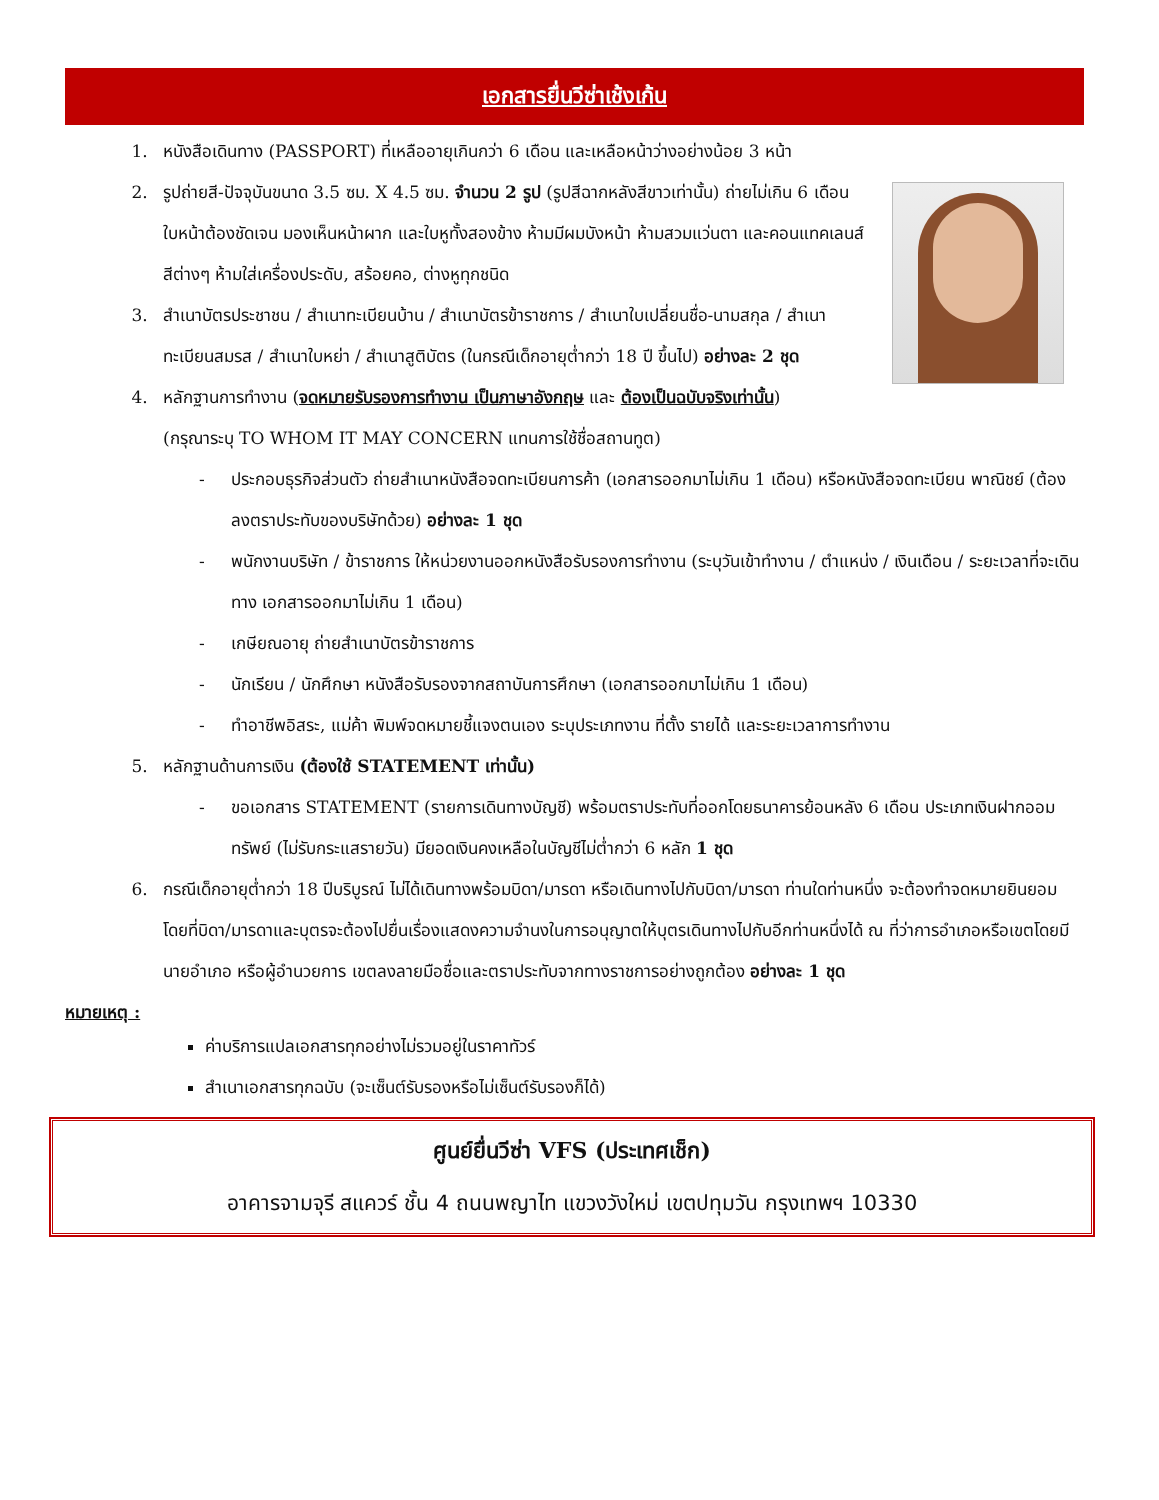เอกสารยื่นวีซ่าเช้งเก้น
1. หนังสือเดินทาง (PASSPORT) ที่เหลืออายุเกินกว่า 6 เดือน และเหลือหน้าว่างอย่างน้อย 3 หน้า
2. รูปถ่ายสี-ปัจจุบันขนาด 3.5 ซม. X 4.5 ซม. จำนวน 2 รูป (รูปสีฉากหลังสีขาวเท่านั้น) ถ่ายไม่เกิน 6 เดือน ใบหน้าต้องชัดเจน มองเห็นหน้าผาก และใบหูทั้งสองข้าง ห้ามมีผมบังหน้า ห้ามสวมแว่นตา และคอนแทคเลนส์สีต่างๆ ห้ามใส่เครื่องประดับ, สร้อยคอ, ต่างหูทุกชนิด
3. สำเนาบัตรประชาชน / สำเนาทะเบียนบ้าน / สำเนาบัตรข้าราชการ / สำเนาใบเปลี่ยนชื่อ-นามสกุล / สำเนาทะเบียนสมรส / สำเนาใบหย่า / สำเนาสูติบัตร (ในกรณีเด็กอายุต่ำกว่า 18 ปี ขึ้นไป) อย่างละ 2 ชุด
4. หลักฐานการทำงาน (จดหมายรับรองการทำงาน เป็นภาษาอังกฤษ และ ต้องเป็นฉบับจริงเท่านั้น)
(กรุณาระบุ TO WHOM IT MAY CONCERN แทนการใช้ชื่อสถานทูต)
- ประกอบธุรกิจส่วนตัว ถ่ายสำเนาหนังสือจดทะเบียนการค้า (เอกสารออกมาไม่เกิน 1 เดือน) หรือหนังสือจดทะเบียน พาณิชย์ (ต้องลงตราประทับของบริษัทด้วย) อย่างละ 1 ชุด
- พนักงานบริษัท / ข้าราชการ ให้หน่วยงานออกหนังสือรับรองการทำงาน (ระบุวันเข้าทำงาน / ตำแหน่ง / เงินเดือน / ระยะเวลาที่จะเดินทาง เอกสารออกมาไม่เกิน 1 เดือน)
- เกษียณอายุ ถ่ายสำเนาบัตรข้าราชการ
- นักเรียน / นักศึกษา หนังสือรับรองจากสถาบันการศึกษา (เอกสารออกมาไม่เกิน 1 เดือน)
- ทำอาชีพอิสระ, แม่ค้า พิมพ์จดหมายชี้แจงตนเอง ระบุประเภทงาน ที่ตั้ง รายได้ และระยะเวลาการทำงาน
5. หลักฐานด้านการเงิน (ต้องใช้ STATEMENT เท่านั้น)
- ขอเอกสาร STATEMENT (รายการเดินทางบัญชี) พร้อมตราประทับที่ออกโดยธนาคารย้อนหลัง 6 เดือน ประเภทเงินฝากออมทรัพย์ (ไม่รับกระแสรายวัน) มียอดเงินคงเหลือในบัญชีไม่ต่ำกว่า 6 หลัก 1 ชุด
6. กรณีเด็กอายุต่ำกว่า 18 ปีบริบูรณ์ ไม่ได้เดินทางพร้อมบิดา/มารดา หรือเดินทางไปกับบิดา/มารดา ท่านใดท่านหนึ่ง จะต้องทำจดหมายยินยอม โดยที่บิดา/มารดาและบุตรจะต้องไปยื่นเรื่องแสดงความจำนงในการอนุญาตให้บุตรเดินทางไปกับอีกท่านหนึ่งได้ ณ ที่ว่าการอำเภอหรือเขตโดยมีนายอำเภอ หรือผู้อำนวยการ เขตลงลายมือชื่อและตราประทับจากทางราชการอย่างถูกต้อง อย่างละ 1 ชุด
หมายเหตุ :
ค่าบริการแปลเอกสารทุกอย่างไม่รวมอยู่ในราคาทัวร์
สำเนาเอกสารทุกฉบับ (จะเซ็นต์รับรองหรือไม่เซ็นต์รับรองก็ได้)
ศูนย์ยื่นวีซ่า VFS (ประเทศเช็ก)
อาคารจามจุรี สแควร์ ชั้น 4 ถนนพญาไท แขวงวังใหม่ เขตปทุมวัน กรุงเทพฯ 10330